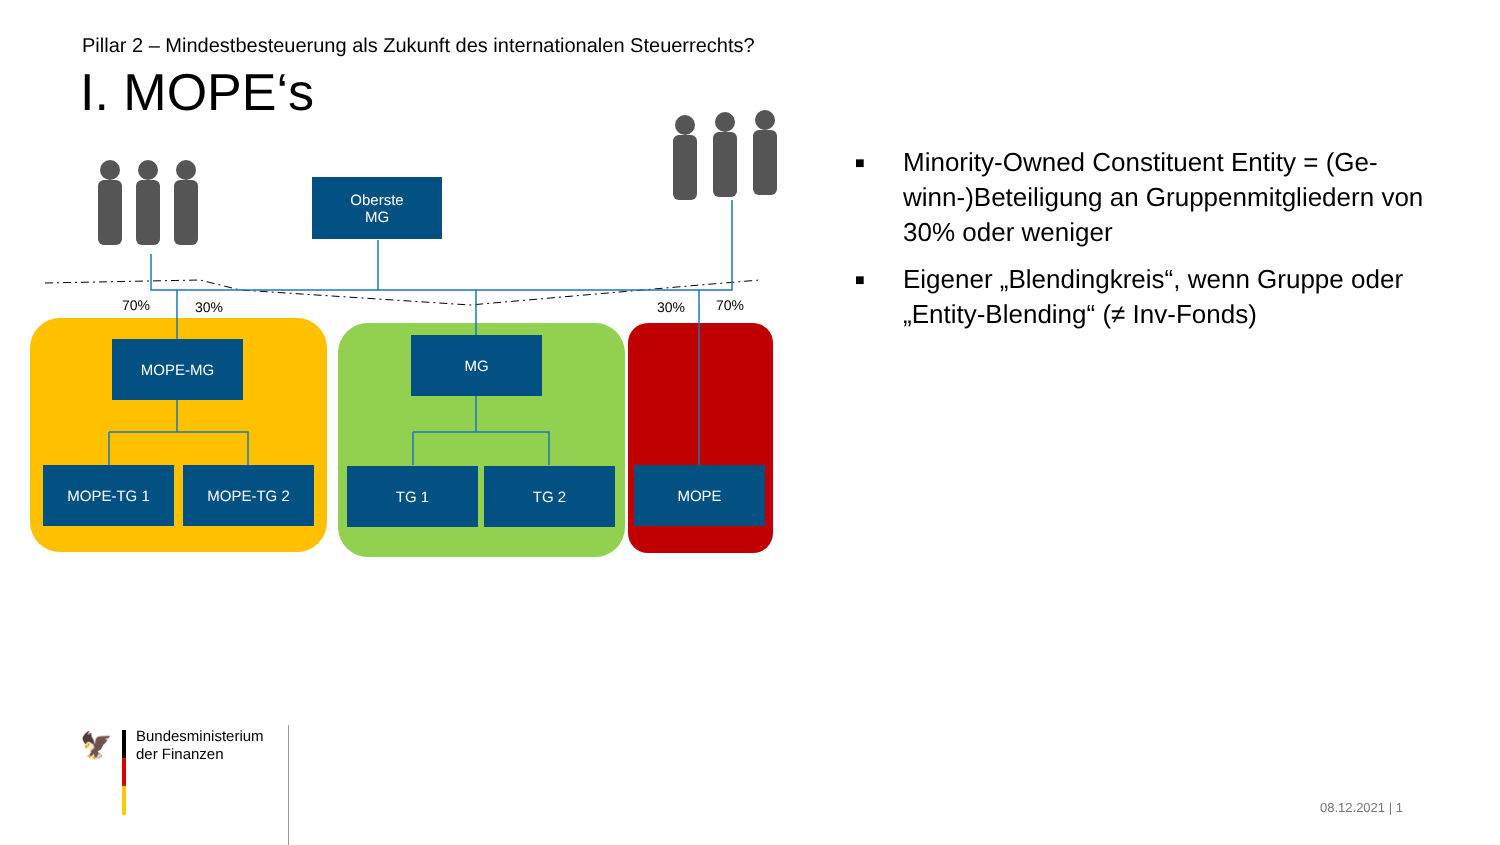Pillar 2 – Mindestbesteuerung als Zukunft des internationalen Steuerrechts?
I. MOPE‘s
Oberste
MG
70% 30% 30% 70%
MOPE-MG MG
MOPE-TG 1 MOPE-TG 2 TG 1 TG 2 MOPE
■ Minority-Owned Constituent Entity = (Ge­winn-)Beteiligung an Gruppenmitgliedern von 30% oder weniger
■ Eigener „Blendingkreis“, wenn Gruppe oder „Entity-Blending“ (≠ Inv-Fonds)
🦅
Bundesministerium
der Finanzen
08.12.2021 | 1